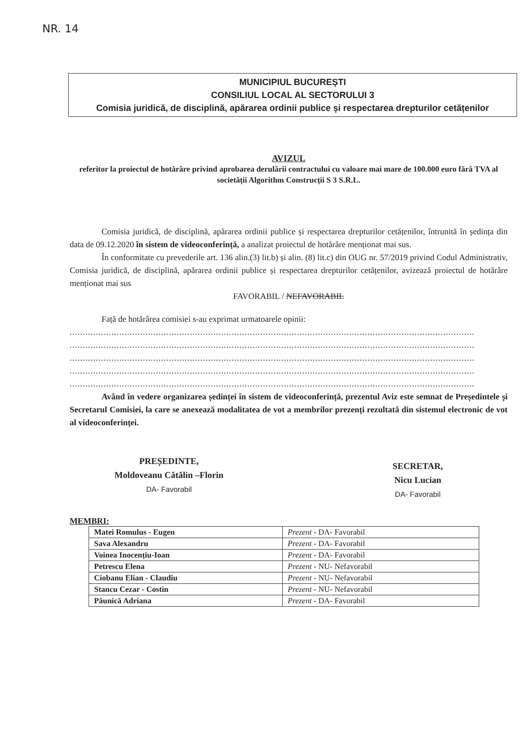NR. 14
MUNICIPIUL BUCUREȘTI
CONSILIUL LOCAL AL SECTORULUI 3
Comisia juridică, de disciplină, apărarea ordinii publice și respectarea drepturilor cetățenilor
AVIZUL
referitor la proiectul de hotărâre privind aprobarea derulării contractului cu valoare mai mare de 100.000 euro fără TVA al societății Algorithm Construcții S 3 S.R.L.
Comisia juridică, de disciplină, apărarea ordinii publice și respectarea drepturilor cetățenilor, întrunită în ședința din data de 09.12.2020 în sistem de videoconferință, a analizat proiectul de hotărâre menționat mai sus.
În conformitate cu prevederile art. 136 alin.(3) lit.b) și alin. (8) lit.c) din OUG nr. 57/2019 privind Codul Administrativ, Comisia juridică, de disciplină, apărarea ordinii publice și respectarea drepturilor cetățenilor, avizează proiectul de hotărâre menționat mai sus
FAVORABIL / NEFAVORABIL
Față de hotărârea comisiei s-au exprimat urmatoarele opinii:
...........................................................................................................................................................
...........................................................................................................................................................
...........................................................................................................................................................
...........................................................................................................................................................
...........................................................................................................................................................
Având în vedere organizarea ședinței în sistem de videoconferință, prezentul Aviz este semnat de Președintele și Secretarul Comisiei, la care se anexează modalitatea de vot a membrilor prezenți rezultată din sistemul electronic de vot al videoconferinței.
PREȘEDINTE,
Moldoveanu Cătălin –Florin
DA- Favorabil
SECRETAR,
Nicu Lucian
DA- Favorabil
MEMBRI:
| Matei Romulus - Eugen | Prezent - DA- Favorabil |
| Sava Alexandru | Prezent - DA- Favorabil |
| Voinea Inocențiu-Ioan | Prezent - DA- Favorabil |
| Petrescu Elena | Prezent - NU- Nefavorabil |
| Ciobanu Elian - Claudiu | Prezent - NU- Nefavorabil |
| Stancu Cezar - Costin | Prezent - NU- Nefavorabil |
| Păunică Adriana | Prezent - DA- Favorabil |